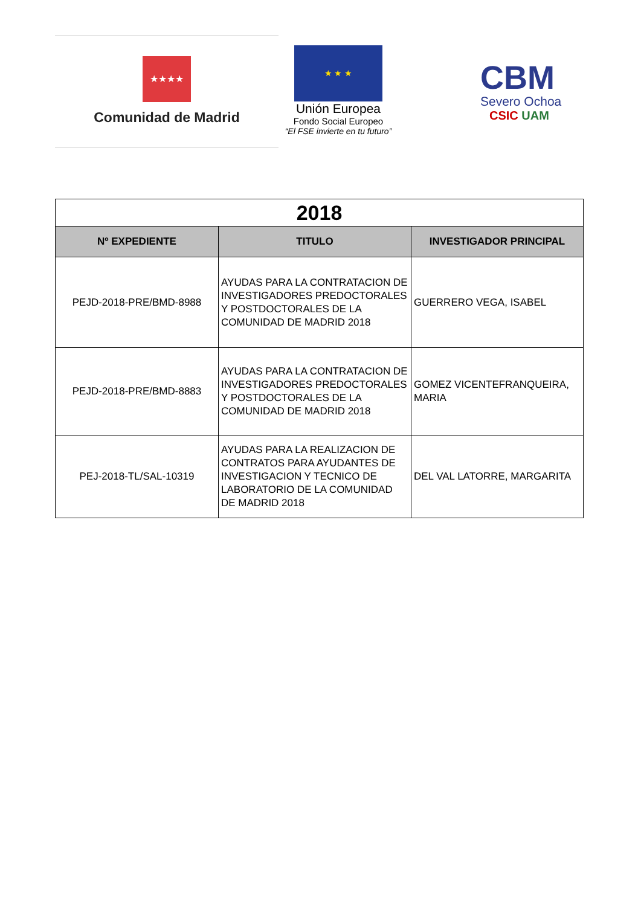★★★★
Comunidad de Madrid
★ ★ ★
Unión Europea
Fondo Social Europeo
“El FSE invierte en tu futuro”
CBM
Severo Ochoa
CSIC UAM
| 2018 | | |
| Nº EXPEDIENTE | TITULO | INVESTIGADOR PRINCIPAL |
| PEJD-2018-PRE/BMD-8988 | AYUDAS PARA LA CONTRATACION DE INVESTIGADORES PREDOCTORALES Y POSTDOCTORALES DE LA COMUNIDAD DE MADRID 2018 | GUERRERO VEGA, ISABEL |
| PEJD-2018-PRE/BMD-8883 | AYUDAS PARA LA CONTRATACION DE INVESTIGADORES PREDOCTORALES Y POSTDOCTORALES DE LA COMUNIDAD DE MADRID 2018 | GOMEZ VICENTEFRANQUEIRA, MARIA |
| PEJ-2018-TL/SAL-10319 | AYUDAS PARA LA REALIZACION DE CONTRATOS PARA AYUDANTES DE INVESTIGACION Y TECNICO DE LABORATORIO DE LA COMUNIDAD DE MADRID 2018 | DEL VAL LATORRE, MARGARITA |